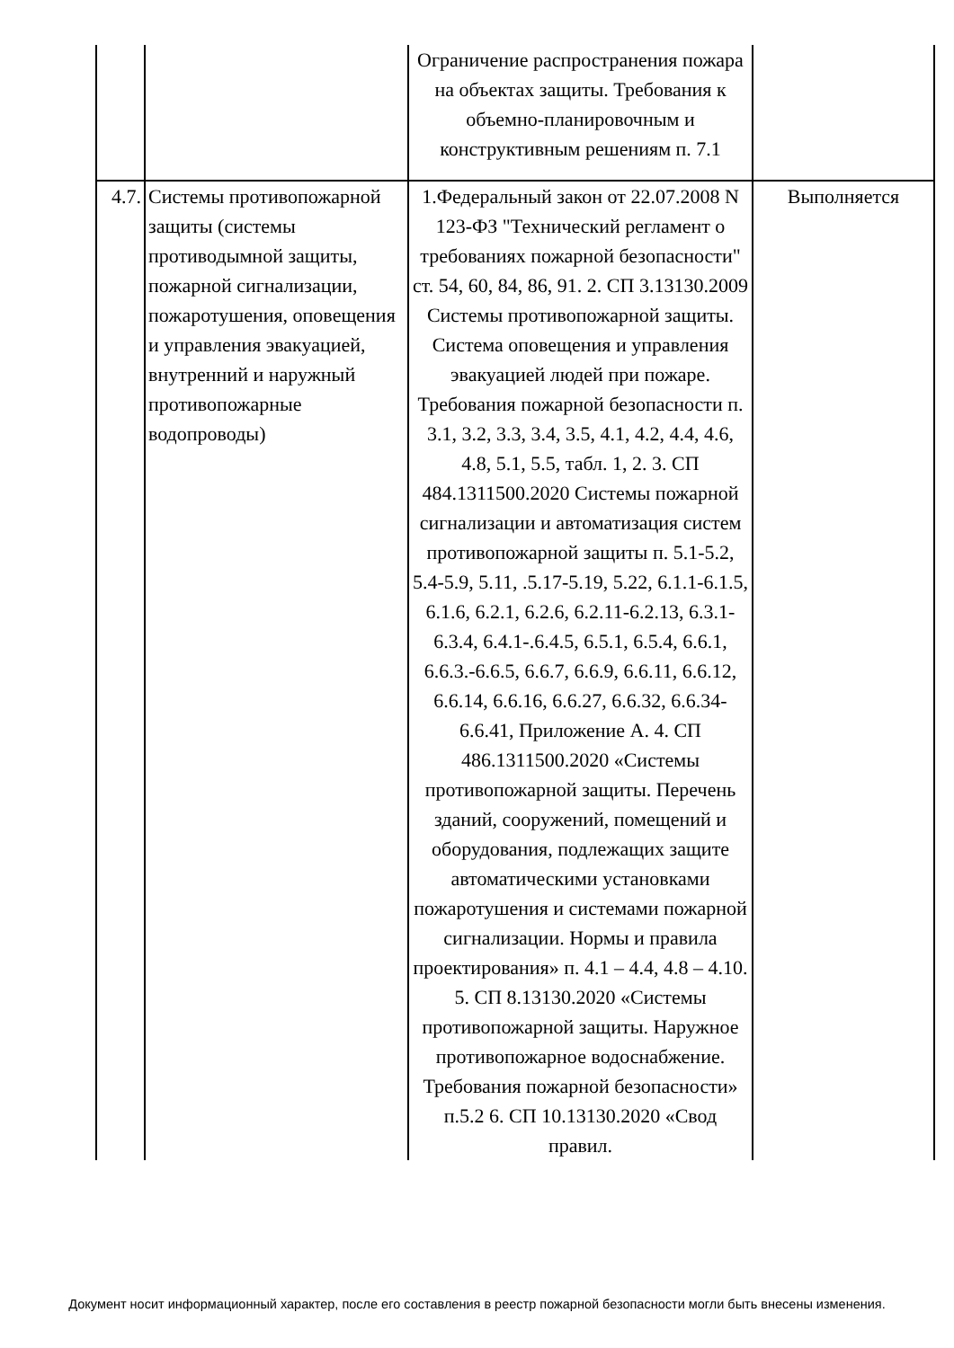| | | Ограничение распространения пожара на объектах защиты. Требования к объемно-планировочным и конструктивным решениям п. 7.1 | |
| 4.7. | Системы противопожарной защиты (системы противодымной защиты, пожарной сигнализации, пожаротушения, оповещения и управления эвакуацией, внутренний и наружный противопожарные водопроводы) | 1.Федеральный закон от 22.07.2008 N 123-ФЗ "Технический регламент о требованиях пожарной безопасности" ст. 54, 60, 84, 86, 91. 2. СП 3.13130.2009 Системы противопожарной защиты. Система оповещения и управления эвакуацией людей при пожаре. Требования пожарной безопасности п. 3.1, 3.2, 3.3, 3.4, 3.5, 4.1, 4.2, 4.4, 4.6, 4.8, 5.1, 5.5, табл. 1, 2. 3. СП 484.1311500.2020 Системы пожарной сигнализации и автоматизация систем противопожарной защиты п. 5.1-5.2, 5.4-5.9, 5.11, .5.17-5.19, 5.22, 6.1.1-6.1.5, 6.1.6, 6.2.1, 6.2.6, 6.2.11-6.2.13, 6.3.1-6.3.4, 6.4.1-.6.4.5, 6.5.1, 6.5.4, 6.6.1, 6.6.3.-6.6.5, 6.6.7, 6.6.9, 6.6.11, 6.6.12, 6.6.14, 6.6.16, 6.6.27, 6.6.32, 6.6.34-6.6.41, Приложение А. 4. СП 486.1311500.2020 «Системы противопожарной защиты. Перечень зданий, сооружений, помещений и оборудования, подлежащих защите автоматическими установками пожаротушения и системами пожарной сигнализации. Нормы и правила проектирования» п. 4.1 – 4.4, 4.8 – 4.10. 5. СП 8.13130.2020 «Системы противопожарной защиты. Наружное противопожарное водоснабжение. Требования пожарной безопасности» п.5.2 6. СП 10.13130.2020 «Свод правил. | Выполняется |
Документ носит информационный характер, после его составления в реестр пожарной безопасности могли быть внесены изменения.